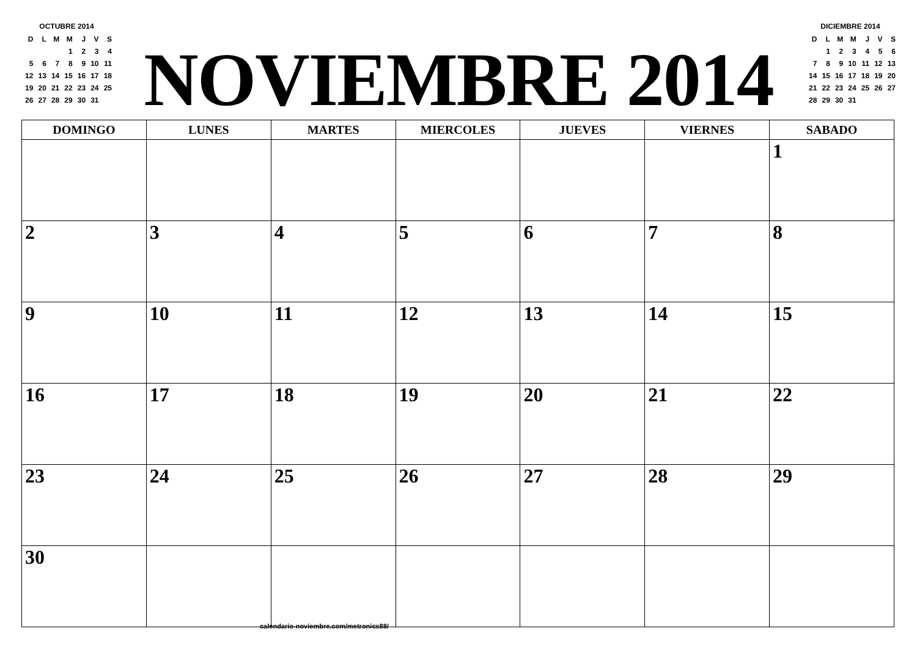OCTUBRE 2014
| D | L | M | M | J | V | S |
| | | | 1 | 2 | 3 | 4 |
| 5 | 6 | 7 | 8 | 9 | 10 | 11 |
| 12 | 13 | 14 | 15 | 16 | 17 | 18 |
| 19 | 20 | 21 | 22 | 23 | 24 | 25 |
| 26 | 27 | 28 | 29 | 30 | 31 | |
NOVIEMBRE 2014
DICIEMBRE 2014
| D | L | M | M | J | V | S |
| | 1 | 2 | 3 | 4 | 5 | 6 |
| 7 | 8 | 9 | 10 | 11 | 12 | 13 |
| 14 | 15 | 16 | 17 | 18 | 19 | 20 |
| 21 | 22 | 23 | 24 | 25 | 26 | 27 |
| 28 | 29 | 30 | 31 | | | |
| DOMINGO | LUNES | MARTES | MIERCOLES | JUEVES | VIERNES | SABADO |
| --- | --- | --- | --- | --- | --- | --- |
| | | | | | | 1 |
| 2 | 3 | 4 | 5 | 6 | 7 | 8 |
| 9 | 10 | 11 | 12 | 13 | 14 | 15 |
| 16 | 17 | 18 | 19 | 20 | 21 | 22 |
| 23 | 24 | 25 | 26 | 27 | 28 | 29 |
| 30 | | | | | | |
calendario-noviembre.com/metronics88/